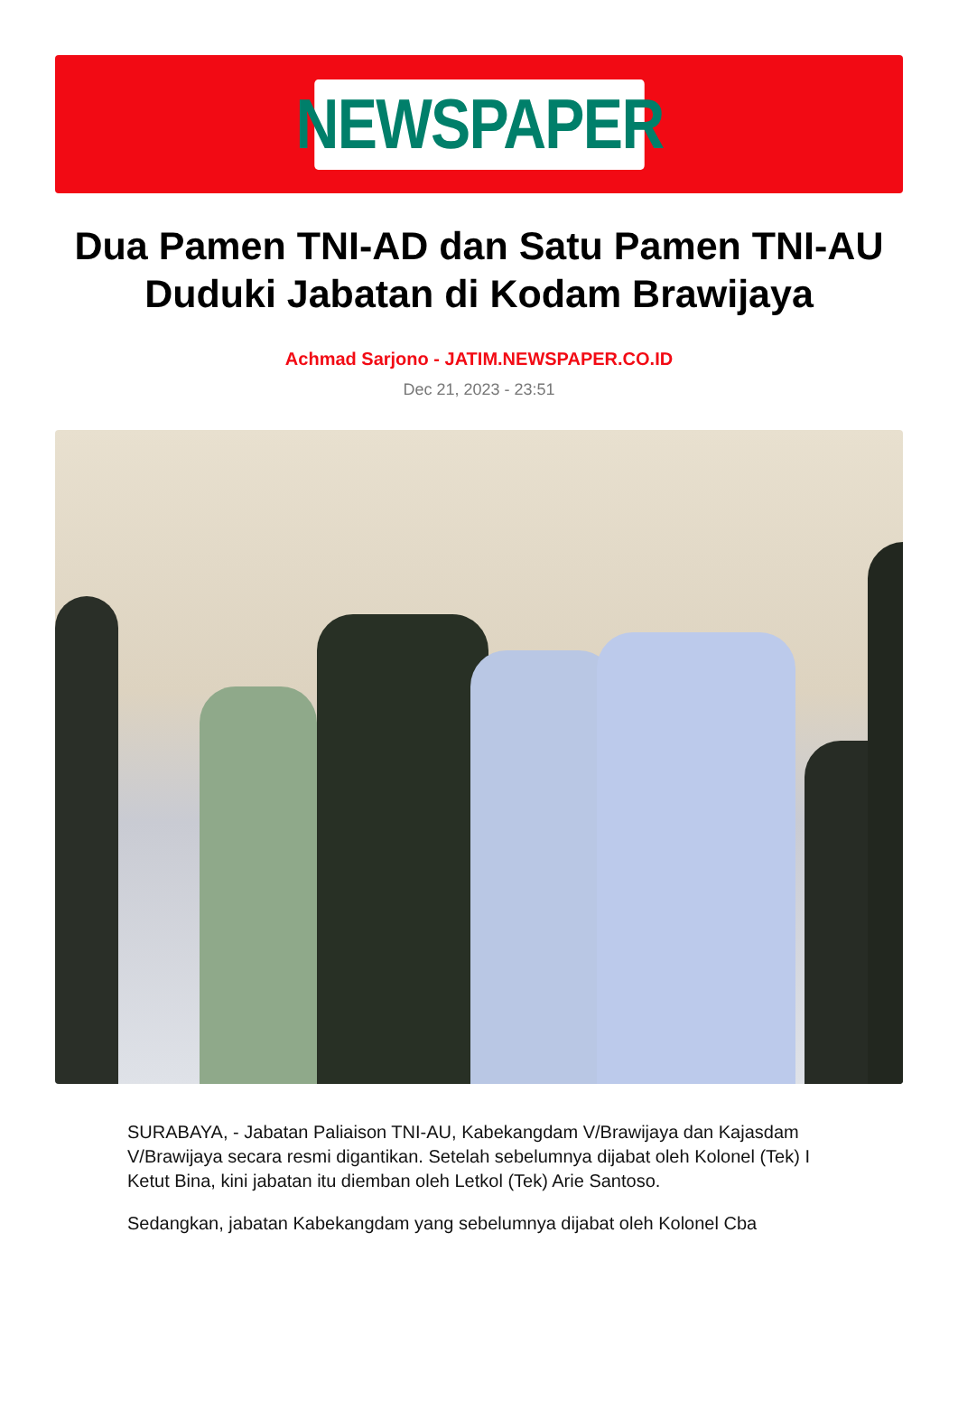NEWSPAPER
Dua Pamen TNI-AD dan Satu Pamen TNI-AU Duduki Jabatan di Kodam Brawijaya
Achmad Sarjono - JATIM.NEWSPAPER.CO.ID
Dec 21, 2023 - 23:51
SURABAYA, - Jabatan Paliaison TNI-AU, Kabekangdam V/Brawijaya dan Kajasdam V/Brawijaya secara resmi digantikan. Setelah sebelumnya dijabat oleh Kolonel (Tek) I Ketut Bina, kini jabatan itu diemban oleh Letkol (Tek) Arie Santoso.
Sedangkan, jabatan Kabekangdam yang sebelumnya dijabat oleh Kolonel Cba